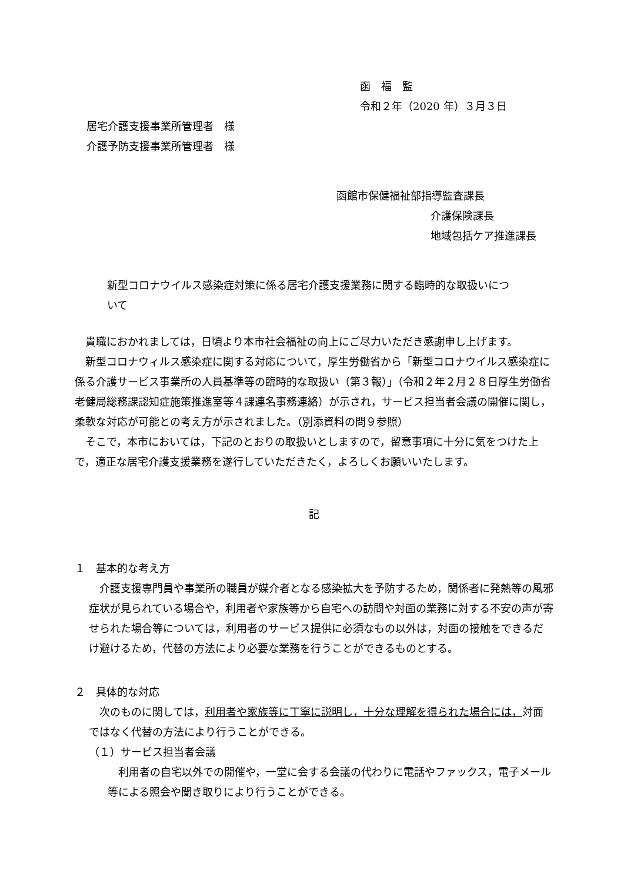函　福　監
令和２年（2020 年）３月３日
居宅介護支援事業所管理者　様
介護予防支援事業所管理者　様
函館市保健福祉部指導監査課長
介護保険課長
地域包括ケア推進課長
新型コロナウイルス感染症対策に係る居宅介護支援業務に関する臨時的な取扱いについて
貴職におかれましては，日頃より本市社会福祉の向上にご尽力いただき感謝申し上げます。
新型コロナウィルス感染症に関する対応について，厚生労働省から「新型コロナウイルス感染症に係る介護サービス事業所の人員基準等の臨時的な取扱い（第３報）」（令和２年２月２８日厚生労働省老健局総務課認知症施策推進室等４課連名事務連絡）が示され，サービス担当者会議の開催に関し，柔軟な対応が可能との考え方が示されました。（別添資料の問９参照）
そこで，本市においては，下記のとおりの取扱いとしますので，留意事項に十分に気をつけた上で，適正な居宅介護支援業務を遂行していただきたく，よろしくお願いいたします。
記
１　基本的な考え方
介護支援専門員や事業所の職員が媒介者となる感染拡大を予防するため，関係者に発熱等の風邪症状が見られている場合や，利用者や家族等から自宅への訪問や対面の業務に対する不安の声が寄せられた場合等については，利用者のサービス提供に必須なもの以外は，対面の接触をできるだけ避けるため，代替の方法により必要な業務を行うことができるものとする。
２　具体的な対応
次のものに関しては，利用者や家族等に丁寧に説明し，十分な理解を得られた場合には，対面ではなく代替の方法により行うことができる。
（１）サービス担当者会議
利用者の自宅以外での開催や，一堂に会する会議の代わりに電話やファックス，電子メール等による照会や聞き取りにより行うことができる。